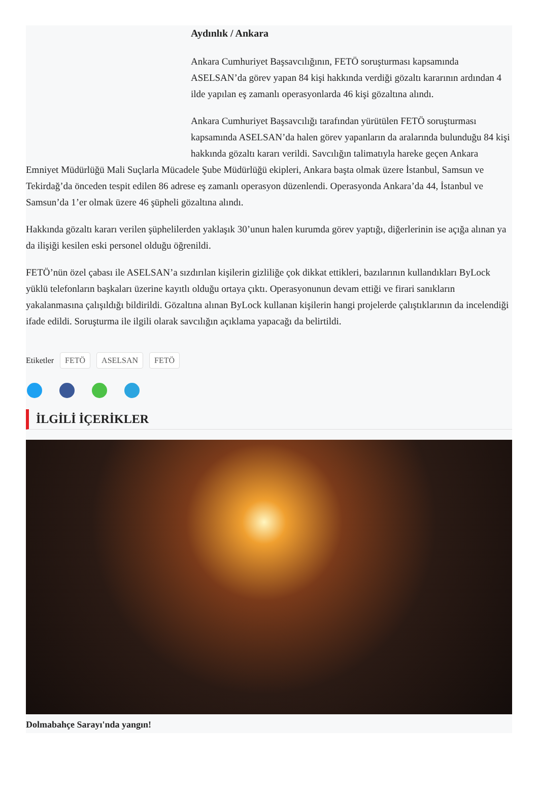Aydınlık / Ankara
Ankara Cumhuriyet Başsavcılığının, FETÖ soruşturması kapsamında ASELSAN’da görev yapan 84 kişi hakkında verdiği gözaltı kararının ardından 4 ilde yapılan eş zamanlı operasyonlarda 46 kişi gözaltına alındı.
Ankara Cumhuriyet Başsavcılığı tarafından yürütülen FETÖ soruşturması kapsamında ASELSAN’da halen görev yapanların da aralarında bulunduğu 84 kişi hakkında gözaltı kararı verildi. Savcılığın talimatıyla hareke geçen Ankara Emniyet Müdürlüğü Mali Suçlarla Mücadele Şube Müdürlüğü ekipleri, Ankara başta olmak üzere İstanbul, Samsun ve Tekirdağ’da önceden tespit edilen 86 adrese eş zamanlı operasyon düzenlendi. Operasyonda Ankara’da 44, İstanbul ve Samsun’da 1’er olmak üzere 46 şüpheli gözaltına alındı.
Hakkında gözaltı kararı verilen şüphelilerden yaklaşık 30’unun halen kurumda görev yaptığı, diğerlerinin ise açığa alınan ya da ilişiği kesilen eski personel olduğu öğrenildi.
FETÖ’nün özel çabası ile ASELSAN’a sızdırılan kişilerin gizliliğe çok dikkat ettikleri, bazılarının kullandıkları ByLock yüklü telefonların başkaları üzerine kayıtlı olduğu ortaya çıktı. Operasyonunun devam ettiği ve firari sanıkların yakalanmasına çalışıldığı bildirildi. Gözaltına alınan ByLock kullanan kişilerin hangi projelerde çalıştıklarının da incelendiği ifade edildi. Soruşturma ile ilgili olarak savcılığın açıklama yapacağı da belirtildi.
Etiketler FETÖ ASELSAN FETÖ
İLGİLİ İÇERİKLER
Dolmabahçe Sarayı'nda yangın!